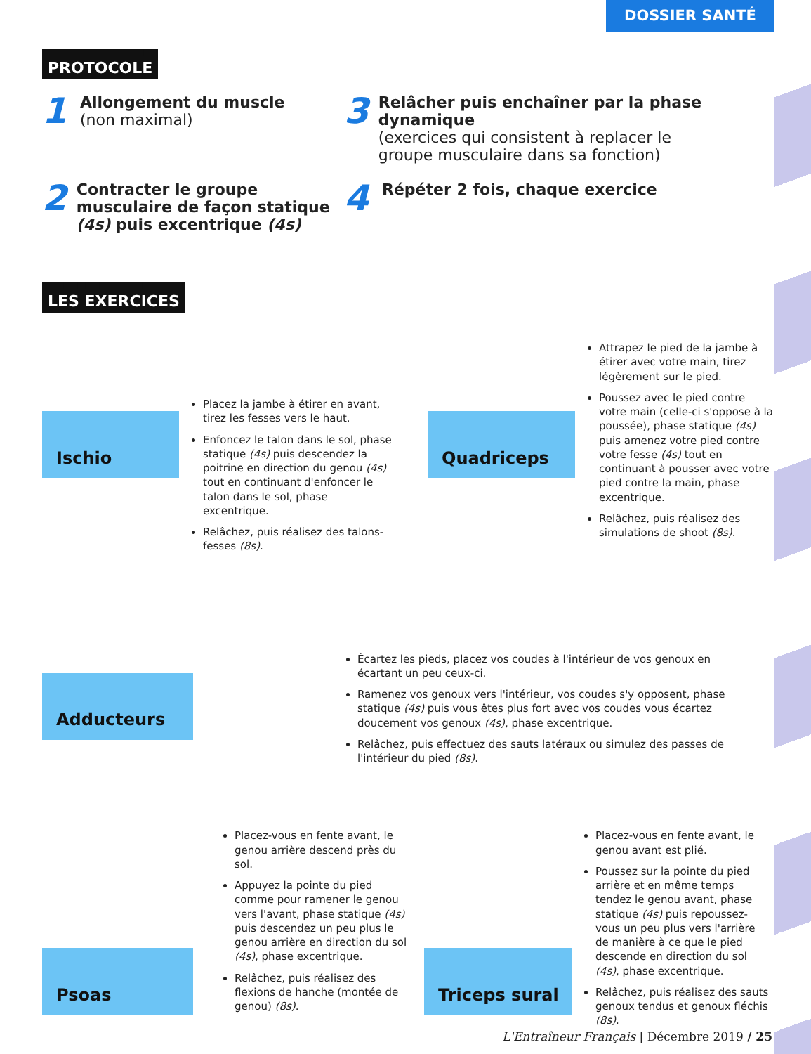DOSSIER SANTÉ
PROTOCOLE
1
Allongement du muscle
(non maximal)
3
Relâcher puis enchaîner par la phase dynamique
(exercices qui consistent à replacer le groupe musculaire dans sa fonction)
2
Contracter le groupe musculaire de façon statique (4s) puis excentrique (4s)
4
Répéter 2 fois, chaque exercice
LES EXERCICES
Ischio
Placez la jambe à étirer en avant, tirez les fesses vers le haut.
Enfoncez le talon dans le sol, phase statique (4s) puis descendez la poitrine en direction du genou (4s) tout en continuant d'enfoncer le talon dans le sol, phase excentrique.
Relâchez, puis réalisez des talons-fesses (8s).
Quadriceps
Attrapez le pied de la jambe à étirer avec votre main, tirez légèrement sur le pied.
Poussez avec le pied contre votre main (celle-ci s'oppose à la poussée), phase statique (4s) puis amenez votre pied contre votre fesse (4s) tout en continuant à pousser avec votre pied contre la main, phase excentrique.
Relâchez, puis réalisez des simulations de shoot (8s).
Adducteurs
Écartez les pieds, placez vos coudes à l'intérieur de vos genoux en écartant un peu ceux-ci.
Ramenez vos genoux vers l'intérieur, vos coudes s'y opposent, phase statique (4s) puis vous êtes plus fort avec vos coudes vous écartez doucement vos genoux (4s), phase excentrique.
Relâchez, puis effectuez des sauts latéraux ou simulez des passes de l'intérieur du pied (8s).
Psoas
Placez-vous en fente avant, le genou arrière descend près du sol.
Appuyez la pointe du pied comme pour ramener le genou vers l'avant, phase statique (4s) puis descendez un peu plus le genou arrière en direction du sol (4s), phase excentrique.
Relâchez, puis réalisez des flexions de hanche (montée de genou) (8s).
Triceps sural
Placez-vous en fente avant, le genou avant est plié.
Poussez sur la pointe du pied arrière et en même temps tendez le genou avant, phase statique (4s) puis repoussez-vous un peu plus vers l'arrière de manière à ce que le pied descende en direction du sol (4s), phase excentrique.
Relâchez, puis réalisez des sauts genoux tendus et genoux fléchis (8s).
L'Entraîneur Français | Décembre 2019 / 25